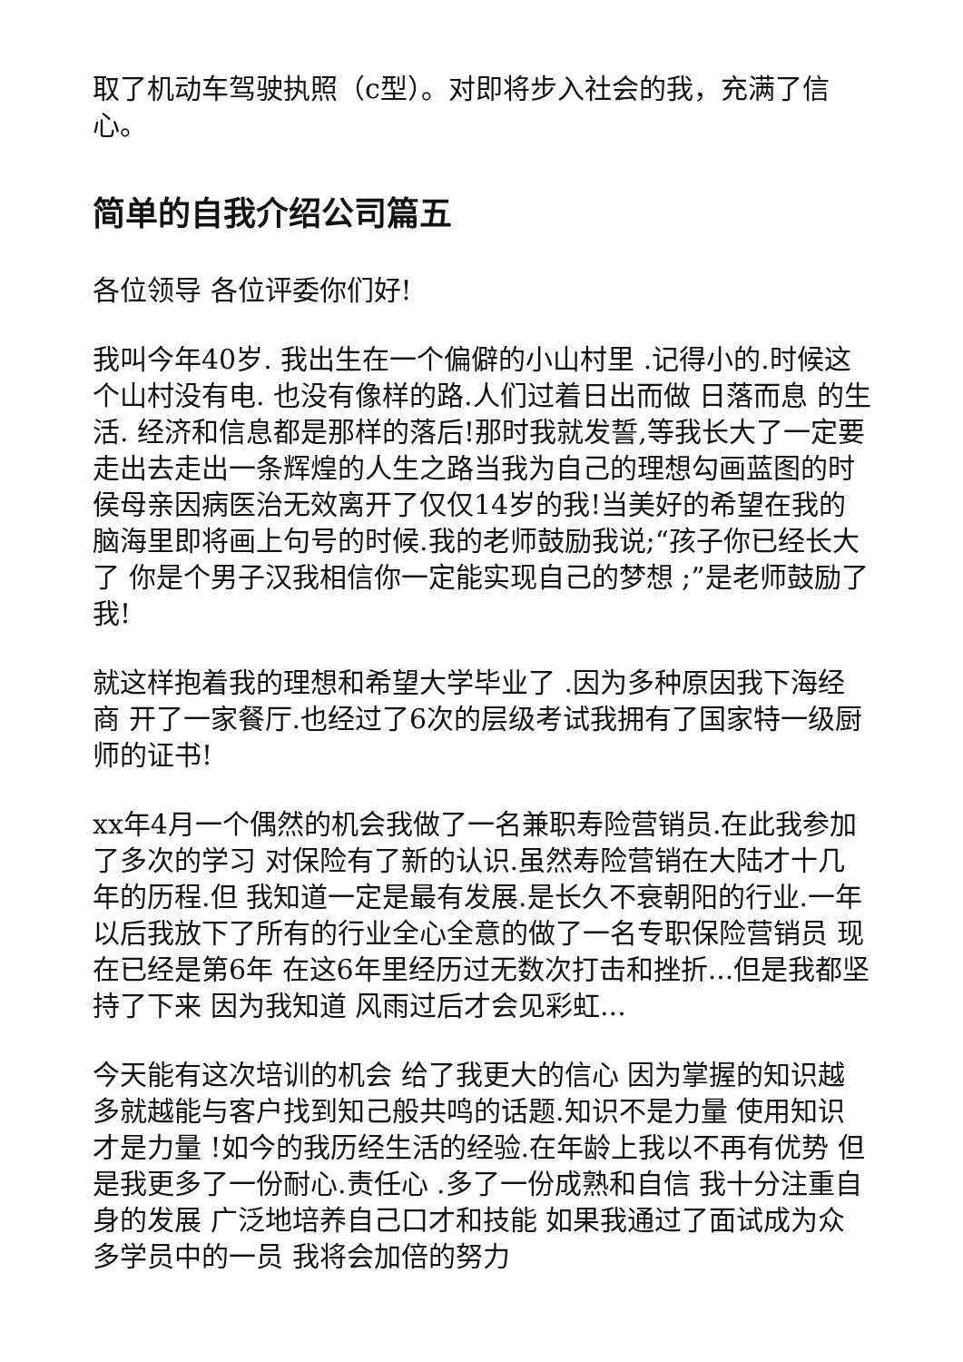取了机动车驾驶执照（c型）。对即将步入社会的我，充满了信心。
简单的自我介绍公司篇五
各位领导 各位评委你们好!
我叫今年40岁. 我出生在一个偏僻的小山村里 .记得小的.时候这个山村没有电. 也没有像样的路.人们过着日出而做 日落而息 的生活. 经济和信息都是那样的落后!那时我就发誓,等我长大了一定要走出去走出一条辉煌的人生之路当我为自己的理想勾画蓝图的时侯母亲因病医治无效离开了仅仅14岁的我!当美好的希望在我的脑海里即将画上句号的时候.我的老师鼓励我说;“孩子你已经长大了 你是个男子汉我相信你一定能实现自己的梦想 ;”是老师鼓励了我!
就这样抱着我的理想和希望大学毕业了 .因为多种原因我下海经商 开了一家餐厅.也经过了6次的层级考试我拥有了国家特一级厨师的证书!
xx年4月一个偶然的机会我做了一名兼职寿险营销员.在此我参加了多次的学习 对保险有了新的认识.虽然寿险营销在大陆才十几年的历程.但 我知道一定是最有发展.是长久不衰朝阳的行业.一年以后我放下了所有的行业全心全意的做了一名专职保险营销员 现在已经是第6年 在这6年里经历过无数次打击和挫折...但是我都坚持了下来 因为我知道 风雨过后才会见彩虹...
今天能有这次培训的机会 给了我更大的信心 因为掌握的知识越多就越能与客户找到知己般共鸣的话题.知识不是力量 使用知识才是力量 !如今的我历经生活的经验.在年龄上我以不再有优势 但是我更多了一份耐心.责任心 .多了一份成熟和自信 我十分注重自身的发展 广泛地培养自己口才和技能 如果我通过了面试成为众多学员中的一员 我将会加倍的努力